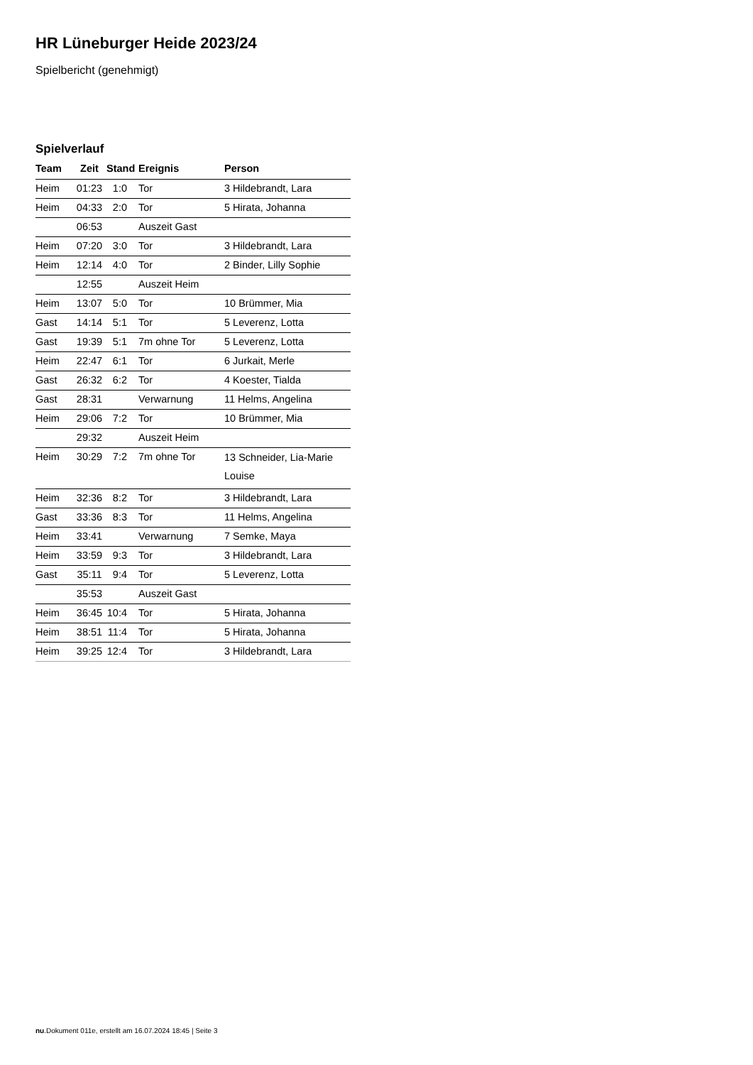HR Lüneburger Heide 2023/24
Spielbericht (genehmigt)
Spielverlauf
| Team | Zeit | Stand | Ereignis | Person |
| --- | --- | --- | --- | --- |
| Heim | 01:23 | 1:0 | Tor | 3 Hildebrandt, Lara |
| Heim | 04:33 | 2:0 | Tor | 5 Hirata, Johanna |
| | 06:53 | | Auszeit Gast | |
| Heim | 07:20 | 3:0 | Tor | 3 Hildebrandt, Lara |
| Heim | 12:14 | 4:0 | Tor | 2 Binder, Lilly Sophie |
| | 12:55 | | Auszeit Heim | |
| Heim | 13:07 | 5:0 | Tor | 10 Brümmer, Mia |
| Gast | 14:14 | 5:1 | Tor | 5 Leverenz, Lotta |
| Gast | 19:39 | 5:1 | 7m ohne Tor | 5 Leverenz, Lotta |
| Heim | 22:47 | 6:1 | Tor | 6 Jurkait, Merle |
| Gast | 26:32 | 6:2 | Tor | 4 Koester, Tialda |
| Gast | 28:31 | | Verwarnung | 11 Helms, Angelina |
| Heim | 29:06 | 7:2 | Tor | 10 Brümmer, Mia |
| | 29:32 | | Auszeit Heim | |
| Heim | 30:29 | 7:2 | 7m ohne Tor | 13 Schneider, Lia-Marie Louise |
| Heim | 32:36 | 8:2 | Tor | 3 Hildebrandt, Lara |
| Gast | 33:36 | 8:3 | Tor | 11 Helms, Angelina |
| Heim | 33:41 | | Verwarnung | 7 Semke, Maya |
| Heim | 33:59 | 9:3 | Tor | 3 Hildebrandt, Lara |
| Gast | 35:11 | 9:4 | Tor | 5 Leverenz, Lotta |
| | 35:53 | | Auszeit Gast | |
| Heim | 36:45 | 10:4 | Tor | 5 Hirata, Johanna |
| Heim | 38:51 | 11:4 | Tor | 5 Hirata, Johanna |
| Heim | 39:25 | 12:4 | Tor | 3 Hildebrandt, Lara |
nu.Dokument 011e, erstellt am 16.07.2024 18:45 | Seite 3